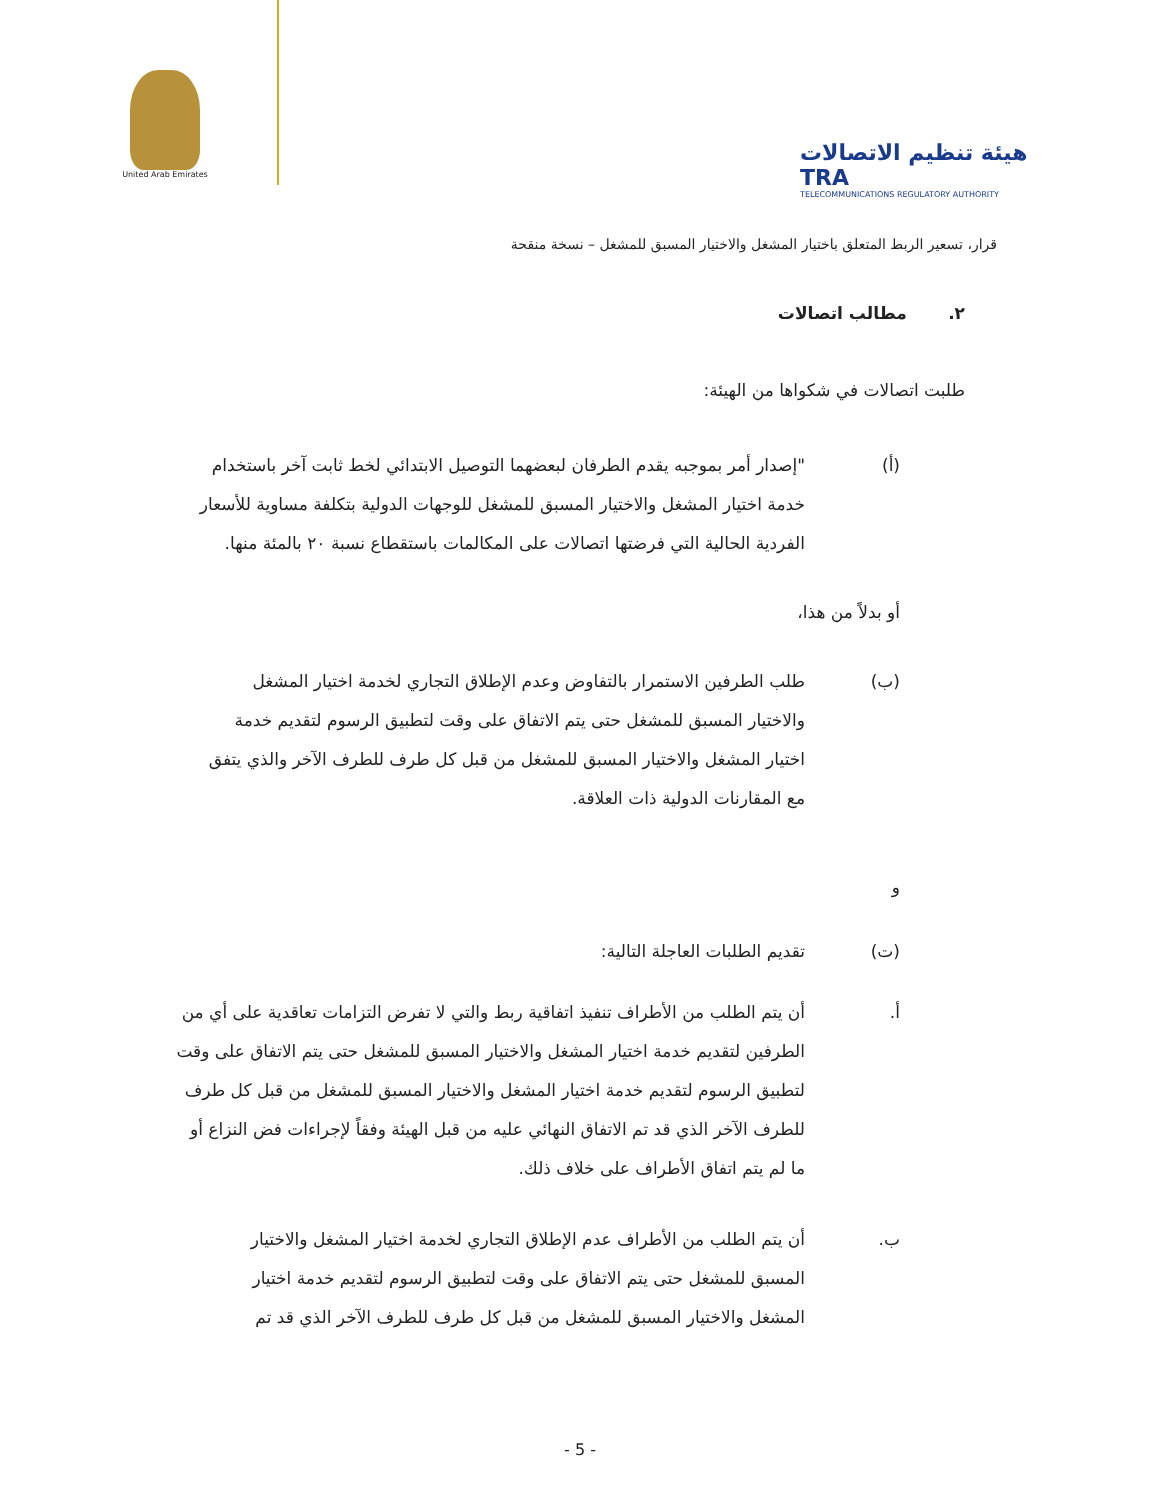United Arab Emirates
هيئة تنظيم الاتصالات TRA
TELECOMMUNICATIONS REGULATORY AUTHORITY
قرار، تسعير الربط المتعلق باختيار المشغل والاختيار المسبق للمشغل – نسخة منقحة
٢. مطالب اتصالات
طلبت اتصالات في شكواها من الهيئة:
(أ) "إصدار أمر بموجبه يقدم الطرفان لبعضهما التوصيل الابتدائي لخط ثابت آخر باستخدام خدمة اختيار المشغل والاختيار المسبق للمشغل للوجهات الدولية بتكلفة مساوية للأسعار الفردية الحالية التي فرضتها اتصالات على المكالمات باستقطاع نسبة ٢٠ بالمئة منها.
أو بدلاً من هذا،
(ب) طلب الطرفين الاستمرار بالتفاوض وعدم الإطلاق التجاري لخدمة اختيار المشغل والاختيار المسبق للمشغل حتى يتم الاتفاق على وقت لتطبيق الرسوم لتقديم خدمة اختيار المشغل والاختيار المسبق للمشغل من قبل كل طرف للطرف الآخر والذي يتفق مع المقارنات الدولية ذات العلاقة.
و
(ت) تقديم الطلبات العاجلة التالية:
أ. أن يتم الطلب من الأطراف تنفيذ اتفاقية ربط والتي لا تفرض التزامات تعاقدية على أي من الطرفين لتقديم خدمة اختيار المشغل والاختيار المسبق للمشغل حتى يتم الاتفاق على وقت لتطبيق الرسوم لتقديم خدمة اختيار المشغل والاختيار المسبق للمشغل من قبل كل طرف للطرف الآخر الذي قد تم الاتفاق النهائي عليه من قبل الهيئة وفقاً لإجراءات فض النزاع أو ما لم يتم اتفاق الأطراف على خلاف ذلك.
ب. أن يتم الطلب من الأطراف عدم الإطلاق التجاري لخدمة اختيار المشغل والاختيار المسبق للمشغل حتى يتم الاتفاق على وقت لتطبيق الرسوم لتقديم خدمة اختيار المشغل والاختيار المسبق للمشغل من قبل كل طرف للطرف الآخر الذي قد تم
- 5 -